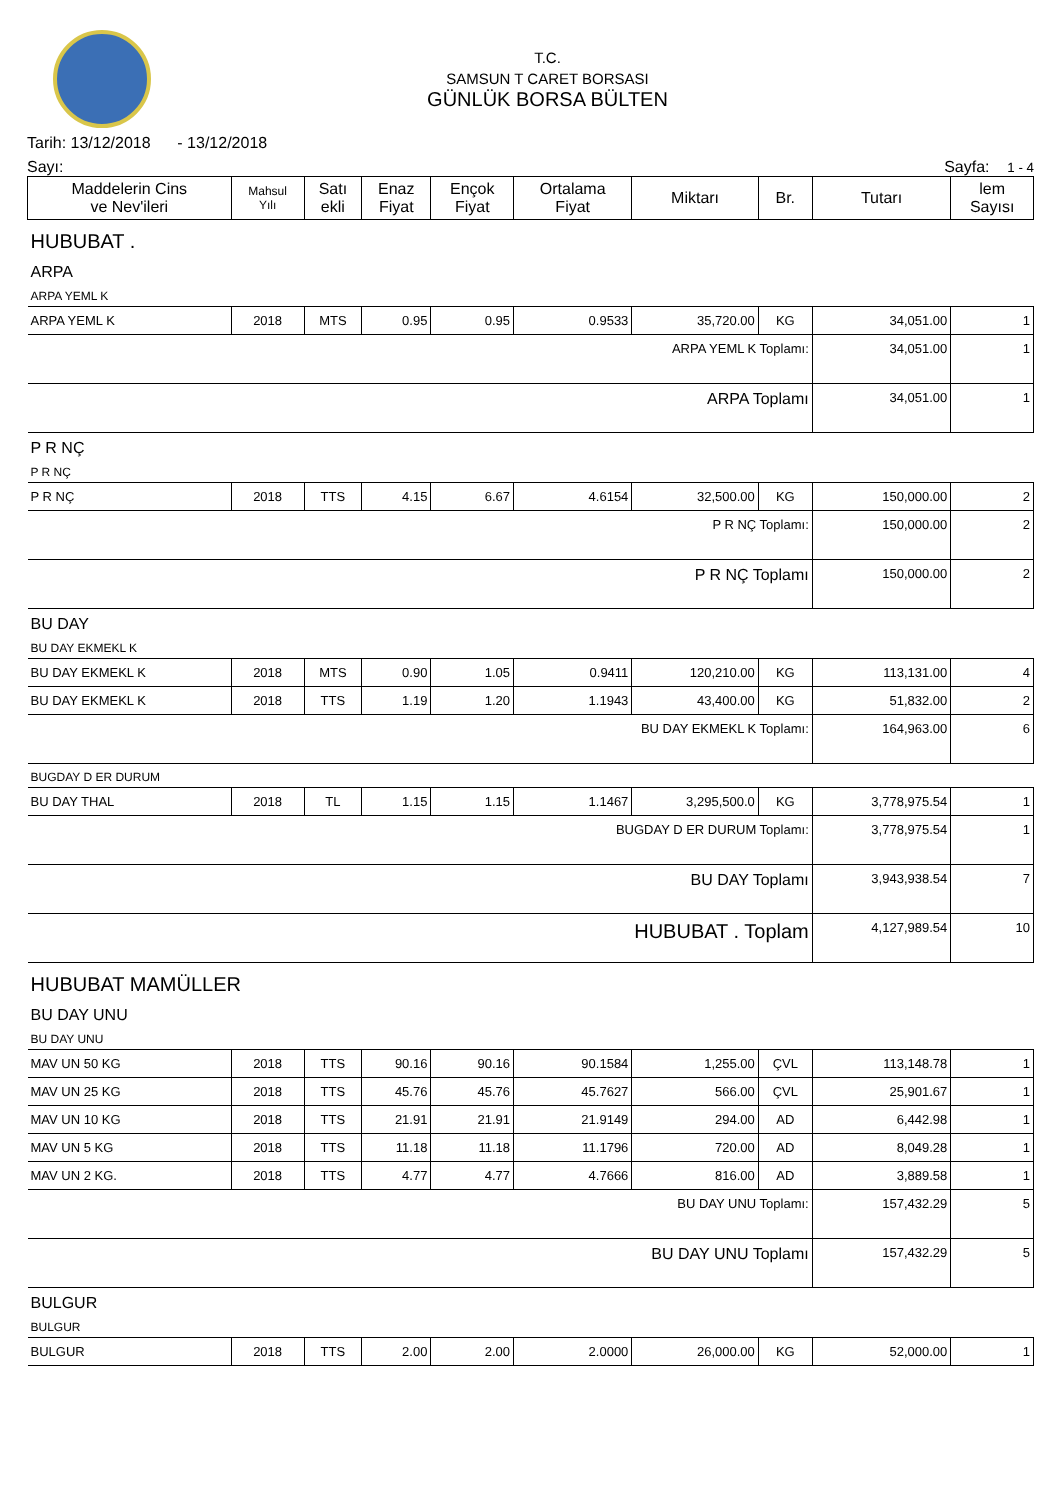T.C.
SAMSUN T CARET BORSASI
GÜNLÜK BORSA BÜLTEN
Tarih: 13/12/2018 - 13/12/2018
Sayı: Sayfa: 1 - 4
| Maddelerin Cins ve Nev'ileri | Mahsul Yılı | Satı ekli | Enaz Fiyat | Ençok Fiyat | Ortalama Fiyat | Miktarı | Br. | Tutarı | lem Sayısı |
| --- | --- | --- | --- | --- | --- | --- | --- | --- | --- |
| HUBUBAT . | | | | | | | | | |
| ARPA | | | | | | | | | |
| ARPA YEML K | | | | | | | | | |
| ARPA YEML K | 2018 | MTS | 0.95 | 0.95 | 0.9533 | 35,720.00 | KG | 34,051.00 | 1 |
| ARPA YEML K Toplamı: | | | | | | | | 34,051.00 | 1 |
| ARPA Toplamı | | | | | | | | 34,051.00 | 1 |
| P R NÇ | | | | | | | | | |
| P R NÇ | | | | | | | | | |
| P R NÇ | 2018 | TTS | 4.15 | 6.67 | 4.6154 | 32,500.00 | KG | 150,000.00 | 2 |
| P R NÇ Toplamı: | | | | | | | | 150,000.00 | 2 |
| P R NÇ Toplamı | | | | | | | | 150,000.00 | 2 |
| BU DAY | | | | | | | | | |
| BU DAY EKMEKL K | | | | | | | | | |
| BU DAY EKMEKL K | 2018 | MTS | 0.90 | 1.05 | 0.9411 | 120,210.00 | KG | 113,131.00 | 4 |
| BU DAY EKMEKL K | 2018 | TTS | 1.19 | 1.20 | 1.1943 | 43,400.00 | KG | 51,832.00 | 2 |
| BU DAY EKMEKL K Toplamı: | | | | | | | | 164,963.00 | 6 |
| BUGDAY D ER DURUM | | | | | | | | | |
| BU DAY THAL | 2018 | TL | 1.15 | 1.15 | 1.1467 | 3,295,500.0 | KG | 3,778,975.54 | 1 |
| BUGDAY D ER DURUM Toplamı: | | | | | | | | 3,778,975.54 | 1 |
| BU DAY Toplamı | | | | | | | | 3,943,938.54 | 7 |
| HUBUBAT . Toplam | | | | | | | | 4,127,989.54 | 10 |
| HUBUBAT MAMÜLLER | | | | | | | | | |
| BU DAY UNU | | | | | | | | | |
| BU DAY UNU | | | | | | | | | |
| MAV UN 50 KG | 2018 | TTS | 90.16 | 90.16 | 90.1584 | 1,255.00 | ÇVL | 113,148.78 | 1 |
| MAV UN 25 KG | 2018 | TTS | 45.76 | 45.76 | 45.7627 | 566.00 | ÇVL | 25,901.67 | 1 |
| MAV UN 10 KG | 2018 | TTS | 21.91 | 21.91 | 21.9149 | 294.00 | AD | 6,442.98 | 1 |
| MAV UN 5 KG | 2018 | TTS | 11.18 | 11.18 | 11.1796 | 720.00 | AD | 8,049.28 | 1 |
| MAV UN 2 KG. | 2018 | TTS | 4.77 | 4.77 | 4.7666 | 816.00 | AD | 3,889.58 | 1 |
| BU DAY UNU Toplamı: | | | | | | | | 157,432.29 | 5 |
| BU DAY UNU Toplamı | | | | | | | | 157,432.29 | 5 |
| BULGUR | | | | | | | | | |
| BULGUR | | | | | | | | | |
| BULGUR | 2018 | TTS | 2.00 | 2.00 | 2.0000 | 26,000.00 | KG | 52,000.00 | 1 |